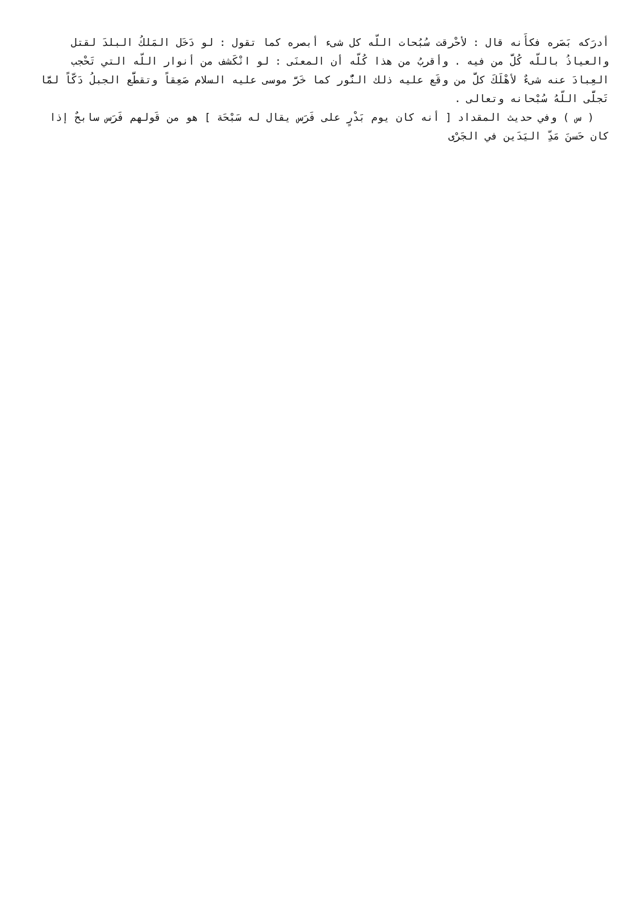أدرَكه بَصَره فكأَنه قال : لأحْرقت سُبُحات اللّه كل شىء أبصره كما تقول : لو دَخَل المَلكُ البلدَ لقتل والعياذُ باللّه كُلَّ من فيه . وأقربُ من هذا كُلّه أن المعنَى : لو انْكَشف من أنوار اللّه التي تَحْجب العِبادَ عنه شىءٌ لأهْلَكَ كلَّ من وقَع عليه ذلك النُّور كما خَرَّ موسى عليه السلام صَعِقاً وتقطَّع الجبلُ دَكّاً لمَّا تَجلَّى اللّهُ سُبْحانه وتعالى .
( س ) وفي حديث المقداد [ أنه كان يوم بَدْرٍ على فَرَس يقال له سَبْحَة ] هو من قَولهم فَرَس سابحٌ إذا كان حَسنَ مَدِّ اليَدَين في الجَرْى